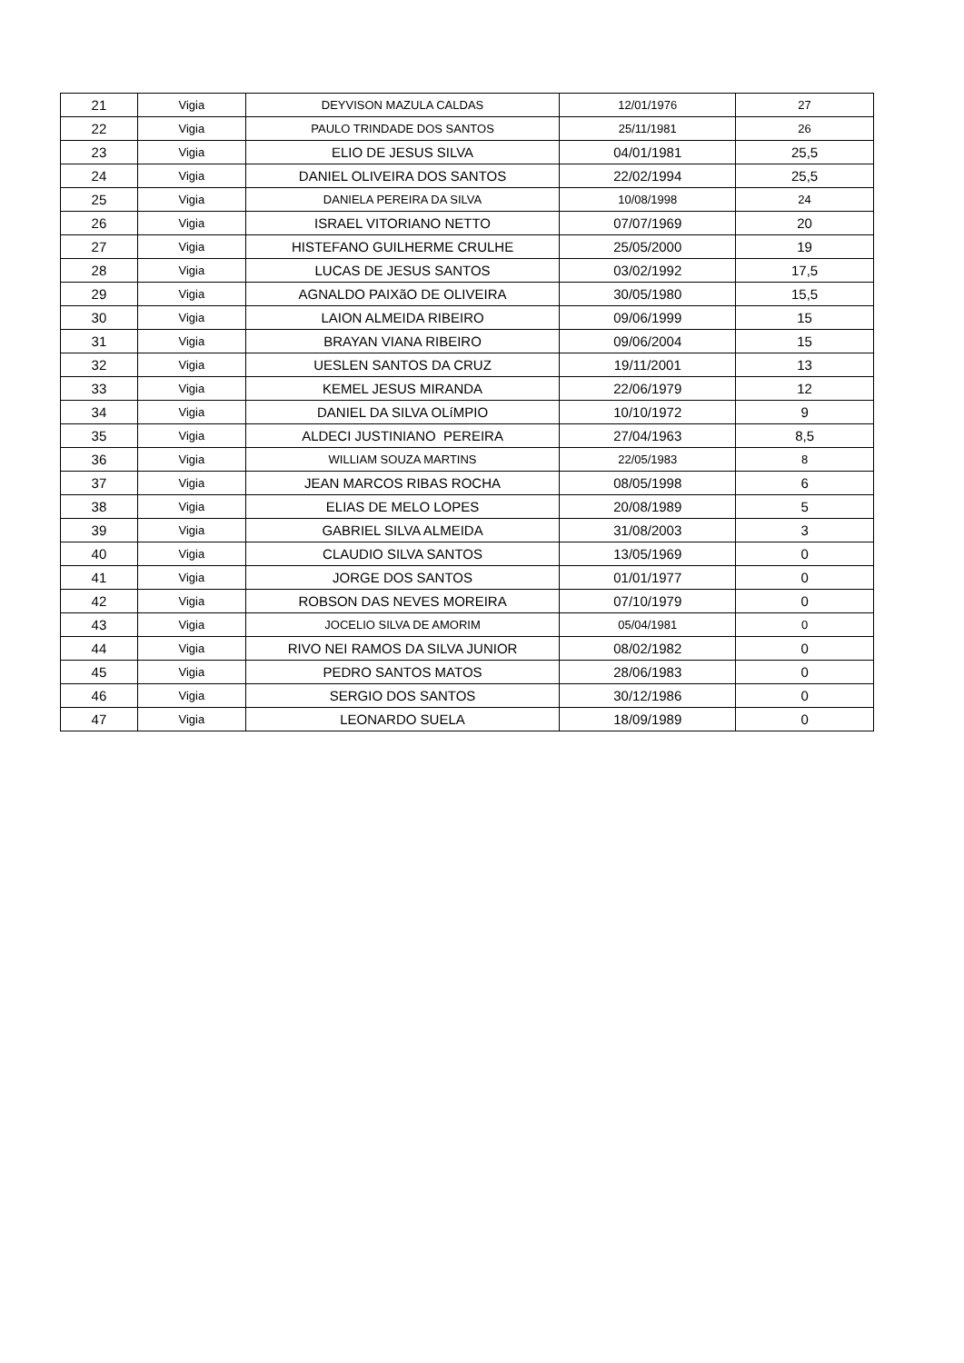| 21 | Vigia | DEYVISON MAZULA CALDAS | 12/01/1976 | 27 |
| 22 | Vigia | PAULO TRINDADE DOS SANTOS | 25/11/1981 | 26 |
| 23 | Vigia | ELIO DE JESUS SILVA | 04/01/1981 | 25,5 |
| 24 | Vigia | DANIEL OLIVEIRA DOS SANTOS | 22/02/1994 | 25,5 |
| 25 | Vigia | DANIELA PEREIRA DA SILVA | 10/08/1998 | 24 |
| 26 | Vigia | ISRAEL VITORIANO NETTO | 07/07/1969 | 20 |
| 27 | Vigia | HISTEFANO GUILHERME CRULHE | 25/05/2000 | 19 |
| 28 | Vigia | LUCAS DE JESUS SANTOS | 03/02/1992 | 17,5 |
| 29 | Vigia | AGNALDO PAIXãO DE OLIVEIRA | 30/05/1980 | 15,5 |
| 30 | Vigia | LAION ALMEIDA RIBEIRO | 09/06/1999 | 15 |
| 31 | Vigia | BRAYAN VIANA RIBEIRO | 09/06/2004 | 15 |
| 32 | Vigia | UESLEN SANTOS DA CRUZ | 19/11/2001 | 13 |
| 33 | Vigia | KEMEL JESUS MIRANDA | 22/06/1979 | 12 |
| 34 | Vigia | DANIEL DA SILVA OLíMPIO | 10/10/1972 | 9 |
| 35 | Vigia | ALDECI JUSTINIANO PEREIRA | 27/04/1963 | 8,5 |
| 36 | Vigia | WILLIAM SOUZA MARTINS | 22/05/1983 | 8 |
| 37 | Vigia | JEAN MARCOS RIBAS ROCHA | 08/05/1998 | 6 |
| 38 | Vigia | ELIAS DE MELO LOPES | 20/08/1989 | 5 |
| 39 | Vigia | GABRIEL SILVA ALMEIDA | 31/08/2003 | 3 |
| 40 | Vigia | CLAUDIO SILVA SANTOS | 13/05/1969 | 0 |
| 41 | Vigia | JORGE DOS SANTOS | 01/01/1977 | 0 |
| 42 | Vigia | ROBSON DAS NEVES MOREIRA | 07/10/1979 | 0 |
| 43 | Vigia | JOCELIO SILVA DE AMORIM | 05/04/1981 | 0 |
| 44 | Vigia | RIVO NEI RAMOS DA SILVA JUNIOR | 08/02/1982 | 0 |
| 45 | Vigia | PEDRO SANTOS MATOS | 28/06/1983 | 0 |
| 46 | Vigia | SERGIO DOS SANTOS | 30/12/1986 | 0 |
| 47 | Vigia | LEONARDO SUELA | 18/09/1989 | 0 |